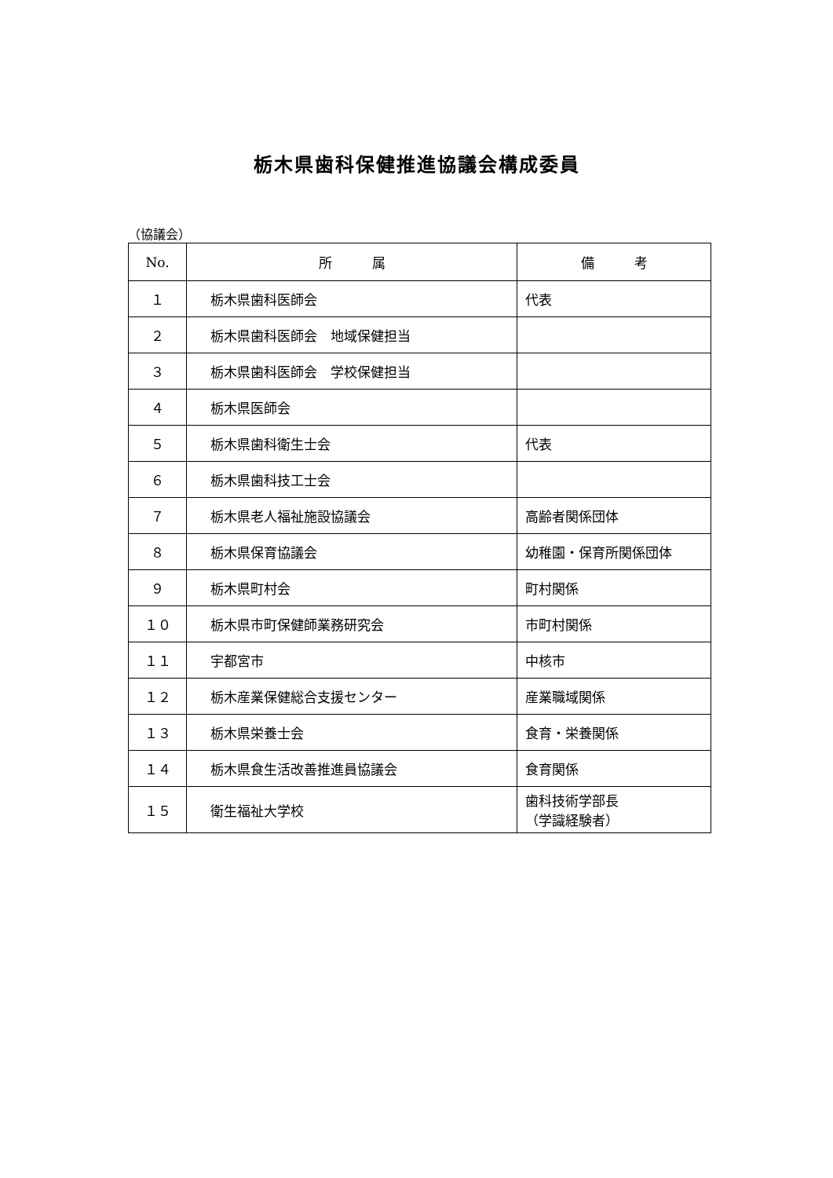栃木県歯科保健推進協議会構成委員
（協議会）
| No. | 所 属 | 備 考 |
| --- | --- | --- |
| １ | 栃木県歯科医師会 | 代表 |
| ２ | 栃木県歯科医師会 地域保健担当 | |
| ３ | 栃木県歯科医師会 学校保健担当 | |
| ４ | 栃木県医師会 | |
| ５ | 栃木県歯科衛生士会 | 代表 |
| ６ | 栃木県歯科技工士会 | |
| ７ | 栃木県老人福祉施設協議会 | 高齢者関係団体 |
| ８ | 栃木県保育協議会 | 幼稚園・保育所関係団体 |
| ９ | 栃木県町村会 | 町村関係 |
| １０ | 栃木県市町保健師業務研究会 | 市町村関係 |
| １１ | 宇都宮市 | 中核市 |
| １２ | 栃木産業保健総合支援センター | 産業職域関係 |
| １３ | 栃木県栄養士会 | 食育・栄養関係 |
| １４ | 栃木県食生活改善推進員協議会 | 食育関係 |
| １５ | 衛生福祉大学校 | 歯科技術学部長 （学識経験者） |